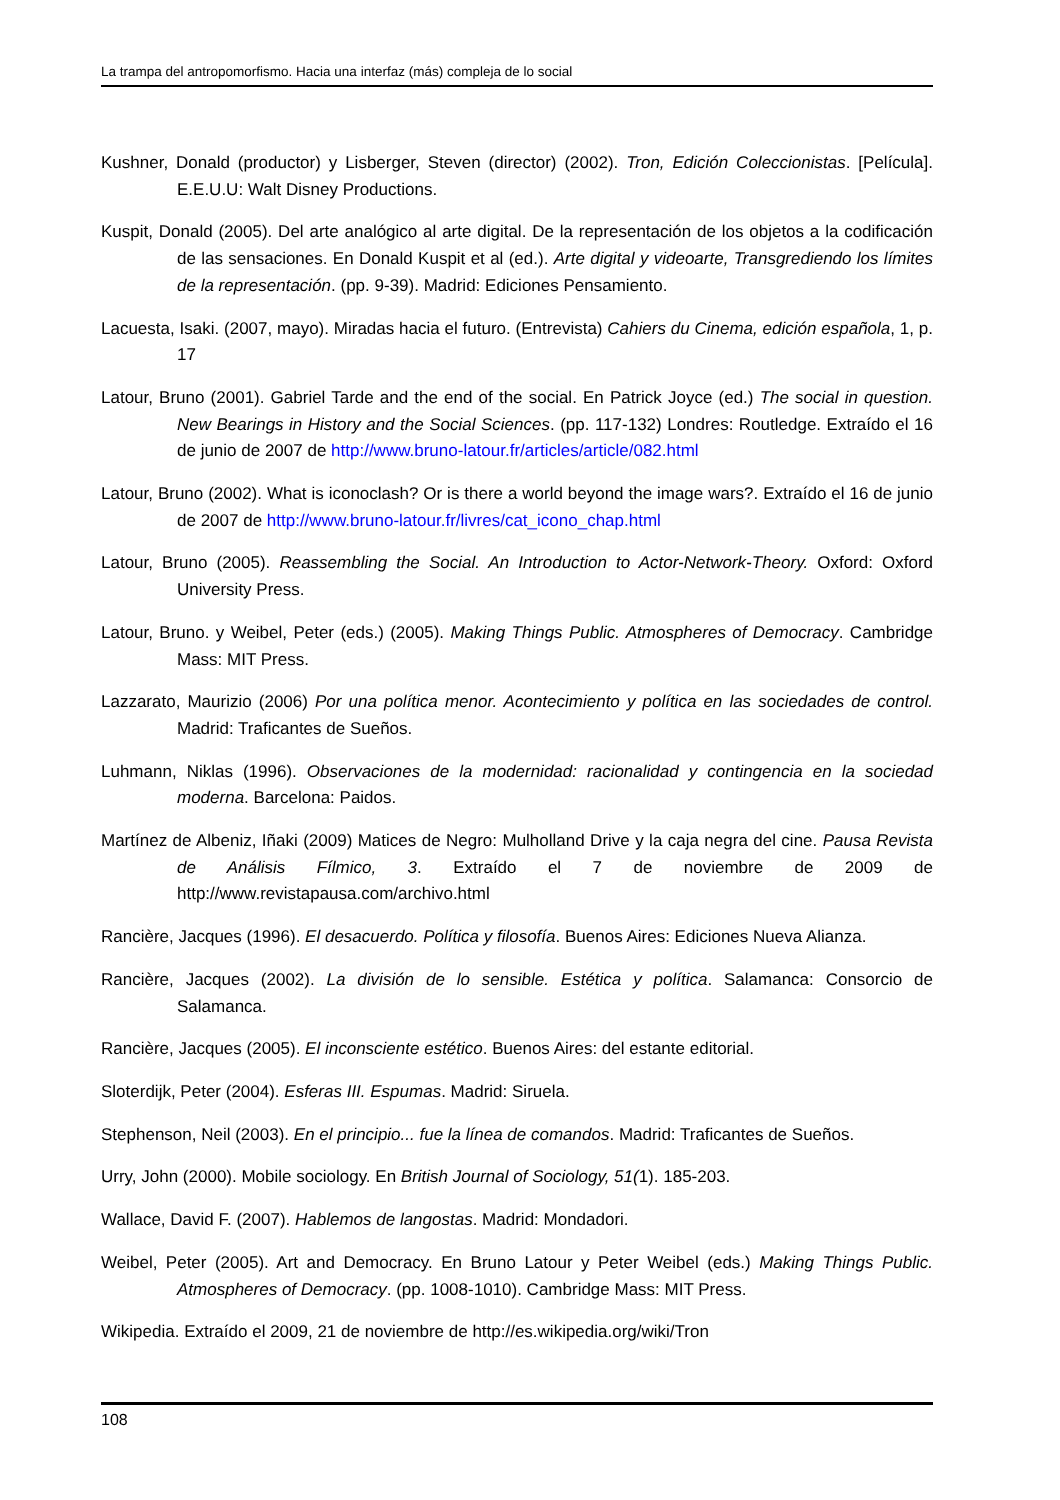La trampa del antropomorfismo. Hacia una interfaz (más) compleja de lo social
Kushner, Donald (productor) y Lisberger, Steven (director) (2002). Tron, Edición Coleccionistas. [Película]. E.E.U.U: Walt Disney Productions.
Kuspit, Donald (2005). Del arte analógico al arte digital. De la representación de los objetos a la codificación de las sensaciones. En Donald Kuspit et al (ed.). Arte digital y videoarte, Transgrediendo los límites de la representación. (pp. 9-39). Madrid: Ediciones Pensamiento.
Lacuesta, Isaki. (2007, mayo). Miradas hacia el futuro. (Entrevista) Cahiers du Cinema, edición española, 1, p. 17
Latour, Bruno (2001). Gabriel Tarde and the end of the social. En Patrick Joyce (ed.) The social in question. New Bearings in History and the Social Sciences. (pp. 117-132) Londres: Routledge. Extraído el 16 de junio de 2007 de http://www.bruno-latour.fr/articles/article/082.html
Latour, Bruno (2002). What is iconoclash? Or is there a world beyond the image wars?. Extraído el 16 de junio de 2007 de http://www.bruno-latour.fr/livres/cat_icono_chap.html
Latour, Bruno (2005). Reassembling the Social. An Introduction to Actor-Network-Theory. Oxford: Oxford University Press.
Latour, Bruno. y Weibel, Peter (eds.) (2005). Making Things Public. Atmospheres of Democracy. Cambridge Mass: MIT Press.
Lazzarato, Maurizio (2006) Por una política menor. Acontecimiento y política en las sociedades de control. Madrid: Traficantes de Sueños.
Luhmann, Niklas (1996). Observaciones de la modernidad: racionalidad y contingencia en la sociedad moderna. Barcelona: Paidos.
Martínez de Albeniz, Iñaki (2009) Matices de Negro: Mulholland Drive y la caja negra del cine. Pausa Revista de Análisis Fílmico, 3. Extraído el 7 de noviembre de 2009 de http://www.revistapausa.com/archivo.html
Rancière, Jacques (1996). El desacuerdo. Política y filosofía. Buenos Aires: Ediciones Nueva Alianza.
Rancière, Jacques (2002). La división de lo sensible. Estética y política. Salamanca: Consorcio de Salamanca.
Rancière, Jacques (2005). El inconsciente estético. Buenos Aires: del estante editorial.
Sloterdijk, Peter (2004). Esferas III. Espumas. Madrid: Siruela.
Stephenson, Neil (2003). En el principio... fue la línea de comandos. Madrid: Traficantes de Sueños.
Urry, John (2000). Mobile sociology. En British Journal of Sociology, 51(1). 185-203.
Wallace, David F. (2007). Hablemos de langostas. Madrid: Mondadori.
Weibel, Peter (2005). Art and Democracy. En Bruno Latour y Peter Weibel (eds.) Making Things Public. Atmospheres of Democracy. (pp. 1008-1010). Cambridge Mass: MIT Press.
Wikipedia. Extraído el 2009, 21 de noviembre de http://es.wikipedia.org/wiki/Tron
108